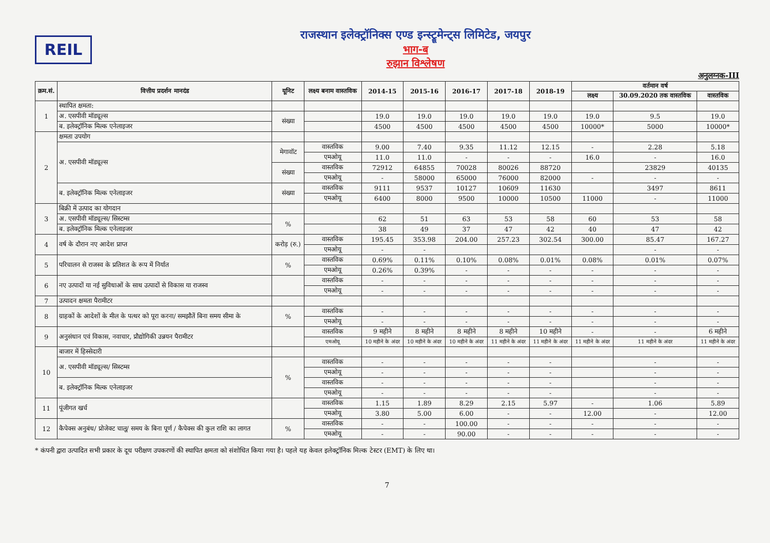REIL
राजस्थान इलेक्ट्रॉनिक्स एण्ड इन्स्ट्रूमेन्ट्स लिमिटेड, जयपुर
भाग-ब
रुझान विश्लेषण
अनुलग्नक-III
| क्रम.सं. | वित्तीय प्रदर्शन मानदंड | यूनिट | लक्ष्य बनाम वास्तविक | 2014-15 | 2015-16 | 2016-17 | 2017-18 | 2018-19 | वर्तमान वर्ष | | |
| --- | --- | --- | --- | --- | --- | --- | --- | --- | --- | --- | --- |
| | | | | | | | | | लक्ष्य | 30.09.2020 तक वास्तविक | वास्तविक |
| 1 | स्थापित क्षमता: | | | | | | | | | | |
| | अ. एसपीवी मॉड्यूल्स | संख्या | | 19.0 | 19.0 | 19.0 | 19.0 | 19.0 | 19.0 | 9.5 | 19.0 |
| | ब. इलेक्ट्रॉनिक मिल्क एनेलाइजर | | | 4500 | 4500 | 4500 | 4500 | 4500 | 10000* | 5000 | 10000* |
| 2 | क्षमता उपयोग | | | | | | | | | | |
| | अ. एसपीवी मॉड्यूल्स | मेगावॉट | वास्तविक | 9.00 | 7.40 | 9.35 | 11.12 | 12.15 | - | 2.28 | 5.18 |
| | | | एमओयू | 11.0 | 11.0 | - | - | - | 16.0 | - | 16.0 |
| | | संख्या | वास्तविक | 72912 | 64855 | 70028 | 80026 | 88720 | | 23829 | 40135 |
| | | | एमओयू | - | 58000 | 65000 | 76000 | 82000 | - | - | - |
| | ब. इलेक्ट्रॉनिक मिल्क एनेलाइजर | संख्या | वास्तविक | 9111 | 9537 | 10127 | 10609 | 11630 | | 3497 | 8611 |
| | | | एमओयू | 6400 | 8000 | 9500 | 10000 | 10500 | 11000 | - | 11000 |
| 3 | बिक्री में उत्पाद का योगदान | | | | | | | | | | |
| | अ. एसपीवी मॉड्यूल्स/ सिस्टम्स | % | | 62 | 51 | 63 | 53 | 58 | 60 | 53 | 58 |
| | ब. इलेक्ट्रॉनिक मिल्क एनेलाइजर | | | 38 | 49 | 37 | 47 | 42 | 40 | 47 | 42 |
| 4 | वर्ष के दौरान नए आदेश प्राप्त | करोड़ (रु.) | वास्तविक | 195.45 | 353.98 | 204.00 | 257.23 | 302.54 | 300.00 | 85.47 | 167.27 |
| | | | एमओयू | - | - | | | | | - | - |
| 5 | परिचालन से राजस्व के प्रतिशत के रूप में निर्यात | % | वास्तविक | 0.69% | 0.11% | 0.10% | 0.08% | 0.01% | 0.08% | 0.01% | 0.07% |
| | | | एमओयू | 0.26% | 0.39% | - | - | - | - | - | - |
| 6 | नए उत्पादों या नई सुविधाओं के साथ उत्पादों से विकास या राजस्व | | वास्तविक | - | - | - | - | - | - | - | - |
| | | | एमओयू | - | - | - | - | - | - | - | - |
| 7 | उत्पादन क्षमता पैरामीटर | | | | | | | | | | |
| 8 | ग्राहकों के आदेशों के मील के पत्थर को पूरा करना/ समझौतें बिना समय सीमा के | % | वास्तविक | - | - | - | - | - | - | - | - |
| | | | एमओयू | - | - | - | - | - | - | - | - |
| 9 | अनुसंधान एवं विकास, नवाचार, प्रौद्योगिकी उन्नयन पैरामीटर | | वास्तविक | 9 महीने | 8 महीने | 8 महीने | 8 महीने | 10 महीने | - | - | 6 महीने |
| | | | एमओयू | 10 महीने के अंदर | 10 महीने के अंदर | 10 महीने के अंदर | 11 महीने के अंदर | 11 महीने के अंदर | 11 महीने के अंदर | 11 महीने के अंदर | 11 महीने के अंदर |
| 10 | बाजार में हिस्सेदारी | | | | | | | | | | |
| | अ. एसपीवी मॉड्यूल्स/ सिस्टम्स | % | वास्तविक | - | - | - | - | - | | - | - |
| | | | एमओयू | - | - | - | - | - | | - | - |
| | ब. इलेक्ट्रॉनिक मिल्क एनेलाइजर | | वास्तविक | - | - | - | - | - | | - | - |
| | | | एमओयू | - | - | - | - | - | | - | - |
| 11 | पूंजीगत खर्च | | वास्तविक | 1.15 | 1.89 | 8.29 | 2.15 | 5.97 | - | 1.06 | 5.89 |
| | | | एमओयू | 3.80 | 5.00 | 6.00 | - | - | 12.00 | - | 12.00 |
| 12 | कैपेक्स अनुबंध/ प्रोजेक्ट चालू/ समय के बिना पूर्ण / कैपेक्स की कुल राशि का लागत | % | वास्तविक | - | - | 100.00 | - | - | - | - | - |
| | | | एमओयू | - | - | 90.00 | - | - | - | - | - |
* कंपनी द्वारा उत्पादित सभी प्रकार के दूध परीक्षण उपकरणों की स्थापित क्षमता को संशोधित किया गया है। पहले यह केवल इलेक्ट्रॉनिक मिल्क टेस्टर (EMT) के लिए था।
7